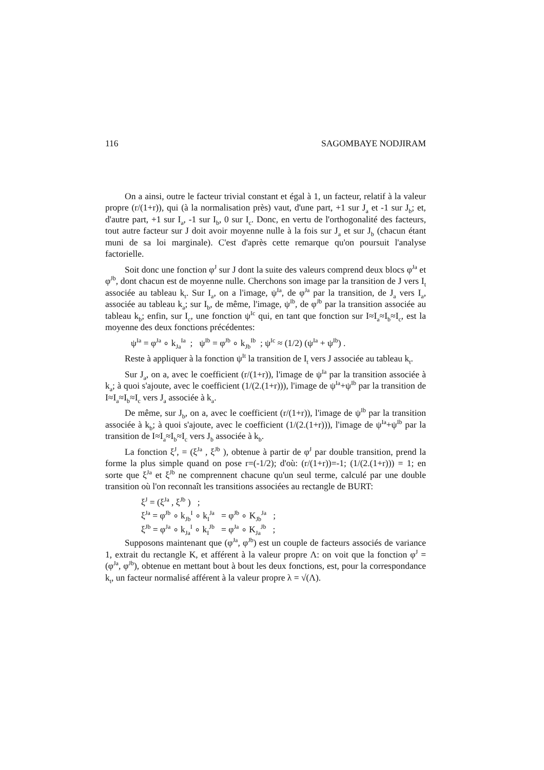116 SAGOMBAYE NODJIRAM
On a ainsi, outre le facteur trivial constant et égal à 1, un facteur, relatif à la valeur propre (r/(1+r)), qui (à la normalisation près) vaut, d'une part, +1 sur J<sub>a</sub> et -1 sur J<sub>b</sub>; et, d'autre part, +1 sur I<sub>a</sub>, -1 sur I<sub>b</sub>, 0 sur I<sub>c</sub>. Donc, en vertu de l'orthogonalité des facteurs, tout autre facteur sur J doit avoir moyenne nulle à la fois sur J<sub>a</sub> et sur J<sub>b</sub> (chacun étant muni de sa loi marginale). C'est d'après cette remarque qu'on poursuit l'analyse factorielle.
Soit donc une fonction φ<sup>J</sup> sur J dont la suite des valeurs comprend deux blocs φ<sup>Ja</sup> et φ<sup>Jb</sup>, dont chacun est de moyenne nulle. Cherchons son image par la transition de J vers I<sub>t</sub> associée au tableau k<sub>t</sub>. Sur I<sub>a</sub>, on a l'image, ψ<sup>Ia</sup>, de φ<sup>Ja</sup> par la transition, de J<sub>a</sub> vers I<sub>a</sub>, associée au tableau k<sub>a</sub>; sur I<sub>b</sub>, de même, l'image, ψ<sup>Ib</sup>, de φ<sup>Jb</sup> par la transition associée au tableau k<sub>b</sub>; enfin, sur I<sub>c</sub>, une fonction ψ<sup>Ic</sup> qui, en tant que fonction sur I≈I<sub>a</sub>≈I<sub>b</sub>≈I<sub>c</sub>, est la moyenne des deux fonctions précédentes:
ψ<sup>Ia</sup> = φ<sup>Ja</sup> ∘ k<sub>Ja</sub><sup>Ia</sup> ; ψ<sup>Ib</sup> = φ<sup>Jb</sup> ∘ k<sub>Jb</sub><sup>Ib</sup> ; ψ<sup>Ic</sup> ≈ (1/2) (ψ<sup>Ia</sup> + ψ<sup>Ib</sup>) .
Reste à appliquer à la fonction ψ<sup>It</sup> la transition de I<sub>t</sub> vers J associée au tableau k<sub>t</sub>.
Sur J<sub>a</sub>, on a, avec le coefficient (r/(1+r)), l'image de ψ<sup>Ia</sup> par la transition associée à k<sub>a</sub>; à quoi s'ajoute, avec le coefficient (1/(2.(1+r))), l'image de ψ<sup>Ia</sup>+ψ<sup>Ib</sup> par la transition de I≈I<sub>a</sub>≈I<sub>b</sub>≈I<sub>c</sub> vers J<sub>a</sub> associée à k<sub>a</sub>.
De même, sur J<sub>b</sub>, on a, avec le coefficient (r/(1+r)), l'image de ψ<sup>Ib</sup> par la transition associée à k<sub>b</sub>; à quoi s'ajoute, avec le coefficient (1/(2.(1+r))), l'image de ψ<sup>Ia</sup>+ψ<sup>Ib</sup> par la transition de I≈I<sub>a</sub>≈I<sub>b</sub>≈I<sub>c</sub> vers J<sub>b</sub> associée à k<sub>b</sub>.
La fonction ξ<sup>J</sup>, = (ξ<sup>Ja</sup> , ξ<sup>Jb</sup> ), obtenue à partir de φ<sup>J</sup> par double transition, prend la forme la plus simple quand on pose r=(-1/2); d'où: (r/(1+r))=-1; (1/(2.(1+r))) = 1; en sorte que ξ<sup>Ja</sup> et ξ<sup>Jb</sup> ne comprennent chacune qu'un seul terme, calculé par une double transition où l'on reconnaît les transitions associées au rectangle de BURT:
ξ<sup>J</sup> = (ξ<sup>Ja</sup> , ξ<sup>Jb</sup> ) ;
ξ<sup>Ja</sup> = φ<sup>Jb</sup> ∘ k<sub>Jb</sub><sup>I</sup> ∘ k<sub>I</sub><sup>Ja</sup> = φ<sup>Jb</sup> ∘ K<sub>Jb</sub><sup>Ja</sup> ;
ξ<sup>Jb</sup> = φ<sup>Ja</sup> ∘ k<sub>Ja</sub><sup>I</sup> ∘ k<sub>I</sub><sup>Jb</sup> = φ<sup>Ja</sup> ∘ K<sub>Ja</sub><sup>Jb</sup> ;
Supposons maintenant que (φ<sup>Ja</sup>, φ<sup>Jb</sup>) est un couple de facteurs associés de variance 1, extrait du rectangle K, et afférent à la valeur propre Λ: on voit que la fonction φ<sup>J</sup> = (φ<sup>Ja</sup>, φ<sup>Jb</sup>), obtenue en mettant bout à bout les deux fonctions, est, pour la correspondance k<sub>t</sub>, un facteur normalisé afférent à la valeur propre λ = √(Λ).